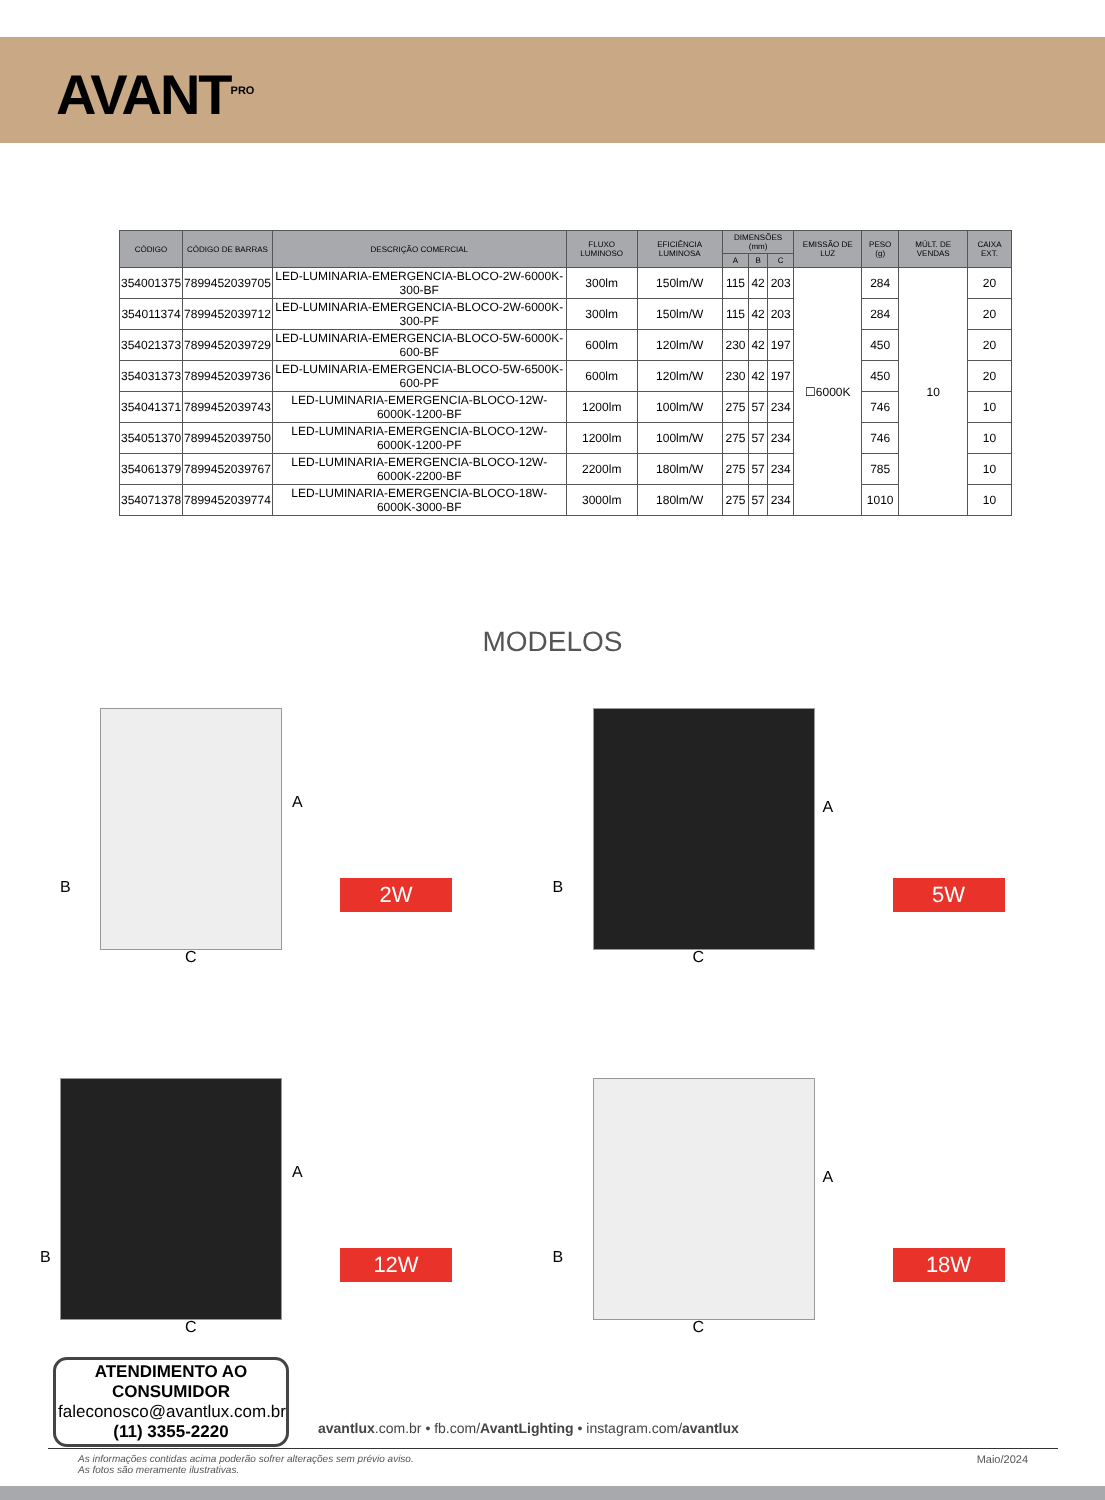AVANT<sup>PRO</sup>
| CÓDIGO | CÓDIGO DE BARRAS | DESCRIÇÃO COMERCIAL | FLUXO LUMINOSO | EFICIÊNCIA LUMINOSA | DIMENSÕES (mm) | | | EMISSÃO DE LUZ | PESO (g) | MÚLT. DE VENDAS | CAIXA EXT. |
| --- | --- | --- | --- | --- | --- | --- | --- | --- | --- | --- | --- |
| | | | | | A | B | C | | | | |
| 354001375 | 7899452039705 | LED-LUMINARIA-EMERGENCIA-BLOCO-2W-6000K-300-BF | 300lm | 150lm/W | 115 | 42 | 203 | ☐6000K | 284 | 10 | 20 |
| 354011374 | 7899452039712 | LED-LUMINARIA-EMERGENCIA-BLOCO-2W-6000K-300-PF | 300lm | 150lm/W | 115 | 42 | 203 | | 284 | | 20 |
| 354021373 | 7899452039729 | LED-LUMINARIA-EMERGENCIA-BLOCO-5W-6000K-600-BF | 600lm | 120lm/W | 230 | 42 | 197 | | 450 | | 20 |
| 354031373 | 7899452039736 | LED-LUMINARIA-EMERGENCIA-BLOCO-5W-6500K-600-PF | 600lm | 120lm/W | 230 | 42 | 197 | | 450 | | 20 |
| 354041371 | 7899452039743 | LED-LUMINARIA-EMERGENCIA-BLOCO-12W-6000K-1200-BF | 1200lm | 100lm/W | 275 | 57 | 234 | | 746 | | 10 |
| 354051370 | 7899452039750 | LED-LUMINARIA-EMERGENCIA-BLOCO-12W-6000K-1200-PF | 1200lm | 100lm/W | 275 | 57 | 234 | | 746 | | 10 |
| 354061379 | 7899452039767 | LED-LUMINARIA-EMERGENCIA-BLOCO-12W-6000K-2200-BF | 2200lm | 180lm/W | 275 | 57 | 234 | | 785 | | 10 |
| 354071378 | 7899452039774 | LED-LUMINARIA-EMERGENCIA-BLOCO-18W-6000K-3000-BF | 3000lm | 180lm/W | 275 | 57 | 234 | | 1010 | | 10 |
MODELOS
A
B
C
2W
A
B
C
5W
A
B
C
12W
A
B
C
18W
ATENDIMENTO AO CONSUMIDOR
faleconosco@avantlux.com.br
(11) 3355-2220
avantlux.com.br • fb.com/AvantLighting • instagram.com/avantlux
As informações contidas acima poderão sofrer alterações sem prévio aviso.
As fotos são meramente ilustrativas. Maio/2024